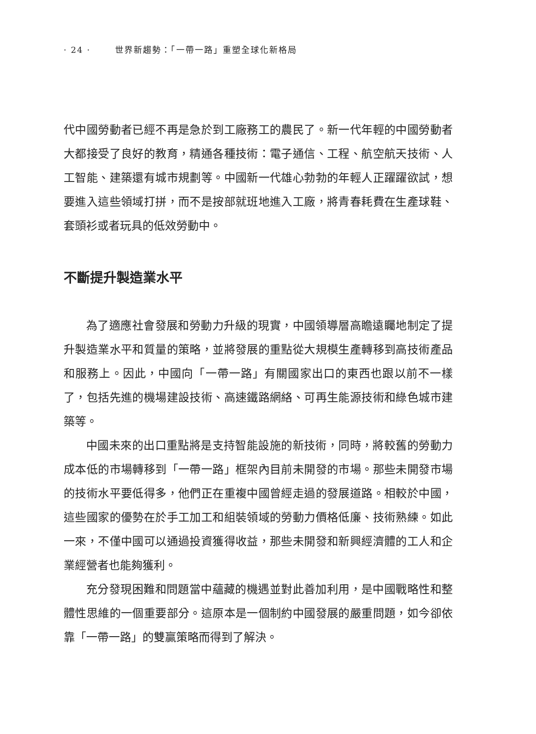· 24 · 世界新趨勢：「一帶一路」重塑全球化新格局
代中國勞動者已經不再是急於到工廠務工的農民了。新一代年輕的中國勞動者大都接受了良好的教育，精通各種技術：電子通信、工程、航空航天技術、人工智能、建築還有城市規劃等。中國新一代雄心勃勃的年輕人正躍躍欲試，想要進入這些領域打拼，而不是按部就班地進入工廠，將青春耗費在生產球鞋、套頭衫或者玩具的低效勞動中。
不斷提升製造業水平
為了適應社會發展和勞動力升級的現實，中國領導層高瞻遠矚地制定了提升製造業水平和質量的策略，並將發展的重點從大規模生產轉移到高技術產品和服務上。因此，中國向「一帶一路」有關國家出口的東西也跟以前不一樣了，包括先進的機場建設技術、高速鐵路網絡、可再生能源技術和綠色城市建築等。
中國未來的出口重點將是支持智能設施的新技術，同時，將較舊的勞動力成本低的市場轉移到「一帶一路」框架內目前未開發的市場。那些未開發市場的技術水平要低得多，他們正在重複中國曾經走過的發展道路。相較於中國，這些國家的優勢在於手工加工和組裝領域的勞動力價格低廉、技術熟練。如此一來，不僅中國可以通過投資獲得收益，那些未開發和新興經濟體的工人和企業經營者也能夠獲利。
充分發現困難和問題當中蘊藏的機遇並對此善加利用，是中國戰略性和整體性思維的一個重要部分。這原本是一個制約中國發展的嚴重問題，如今卻依靠「一帶一路」的雙贏策略而得到了解決。